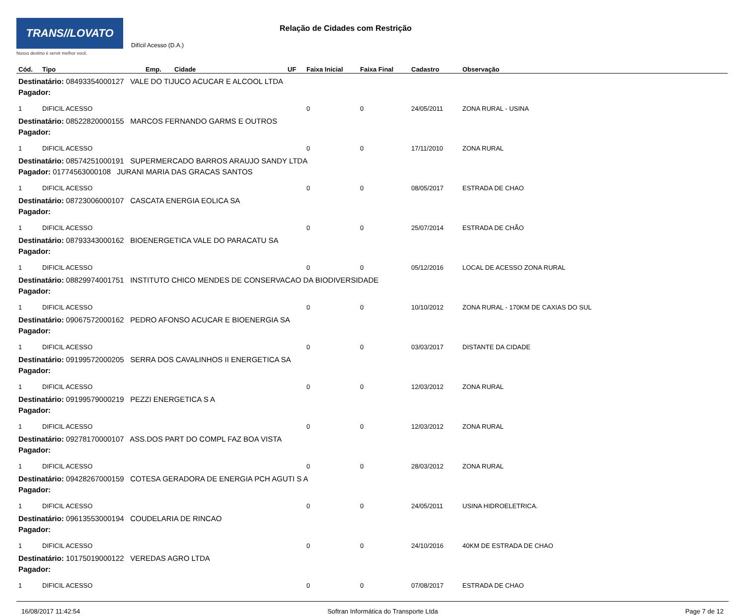TRANS//LOVATO
Nosso destino é servir melhor você.
Relação de Cidades com Restrição
Difícil Acesso (D.A.)
| Cód. | Tipo | Emp. | Cidade | UF | Faixa Inicial | Faixa Final | Cadastro | Observação |
| --- | --- | --- | --- | --- | --- | --- | --- | --- |
| Destinatário: 08493354000127 VALE DO TIJUCO ACUCAR E ALCOOL LTDA | | | | | | | | |
| Pagador: | | | | | | | | |
| 1 | DIFICIL ACESSO | | | | 0 | 0 | 24/05/2011 | ZONA RURAL - USINA |
| Destinatário: 08522820000155 MARCOS FERNANDO GARMS E OUTROS | | | | | | | | |
| Pagador: | | | | | | | | |
| 1 | DIFICIL ACESSO | | | | 0 | 0 | 17/11/2010 | ZONA RURAL |
| Destinatário: 08574251000191 SUPERMERCADO BARROS ARAUJO SANDY LTDA | | | | | | | | |
| Pagador: 01774563000108 JURANI MARIA DAS GRACAS SANTOS | | | | | | | | |
| 1 | DIFICIL ACESSO | | | | 0 | 0 | 08/05/2017 | ESTRADA DE CHAO |
| Destinatário: 08723006000107 CASCATA ENERGIA EOLICA SA | | | | | | | | |
| Pagador: | | | | | | | | |
| 1 | DIFICIL ACESSO | | | | 0 | 0 | 25/07/2014 | ESTRADA DE CHÃO |
| Destinatário: 08793343000162 BIOENERGETICA VALE DO PARACATU SA | | | | | | | | |
| Pagador: | | | | | | | | |
| 1 | DIFICIL ACESSO | | | | 0 | 0 | 05/12/2016 | LOCAL DE ACESSO ZONA RURAL |
| Destinatário: 08829974001751 INSTITUTO CHICO MENDES DE CONSERVACAO DA BIODIVERSIDADE | | | | | | | | |
| Pagador: | | | | | | | | |
| 1 | DIFICIL ACESSO | | | | 0 | 0 | 10/10/2012 | ZONA RURAL - 170KM DE CAXIAS DO SUL |
| Destinatário: 09067572000162 PEDRO AFONSO ACUCAR E BIOENERGIA SA | | | | | | | | |
| Pagador: | | | | | | | | |
| 1 | DIFICIL ACESSO | | | | 0 | 0 | 03/03/2017 | DISTANTE DA CIDADE |
| Destinatário: 09199572000205 SERRA DOS CAVALINHOS II ENERGETICA SA | | | | | | | | |
| Pagador: | | | | | | | | |
| 1 | DIFICIL ACESSO | | | | 0 | 0 | 12/03/2012 | ZONA RURAL |
| Destinatário: 09199579000219 PEZZI ENERGETICA S A | | | | | | | | |
| Pagador: | | | | | | | | |
| 1 | DIFICIL ACESSO | | | | 0 | 0 | 12/03/2012 | ZONA RURAL |
| Destinatário: 09278170000107 ASS.DOS PART DO COMPL FAZ BOA VISTA | | | | | | | | |
| Pagador: | | | | | | | | |
| 1 | DIFICIL ACESSO | | | | 0 | 0 | 28/03/2012 | ZONA RURAL |
| Destinatário: 09428267000159 COTESA GERADORA DE ENERGIA PCH AGUTI S A | | | | | | | | |
| Pagador: | | | | | | | | |
| 1 | DIFICIL ACESSO | | | | 0 | 0 | 24/05/2011 | USINA HIDROELETRICA. |
| Destinatário: 09613553000194 COUDELARIA DE RINCAO | | | | | | | | |
| Pagador: | | | | | | | | |
| 1 | DIFICIL ACESSO | | | | 0 | 0 | 24/10/2016 | 40KM DE ESTRADA DE CHAO |
| Destinatário: 10175019000122 VEREDAS AGRO LTDA | | | | | | | | |
| Pagador: | | | | | | | | |
| 1 | DIFICIL ACESSO | | | | 0 | 0 | 07/08/2017 | ESTRADA DE CHAO |
16/08/2017 11:42:54 Softran Informática do Transporte Ltda Page 7 de 12